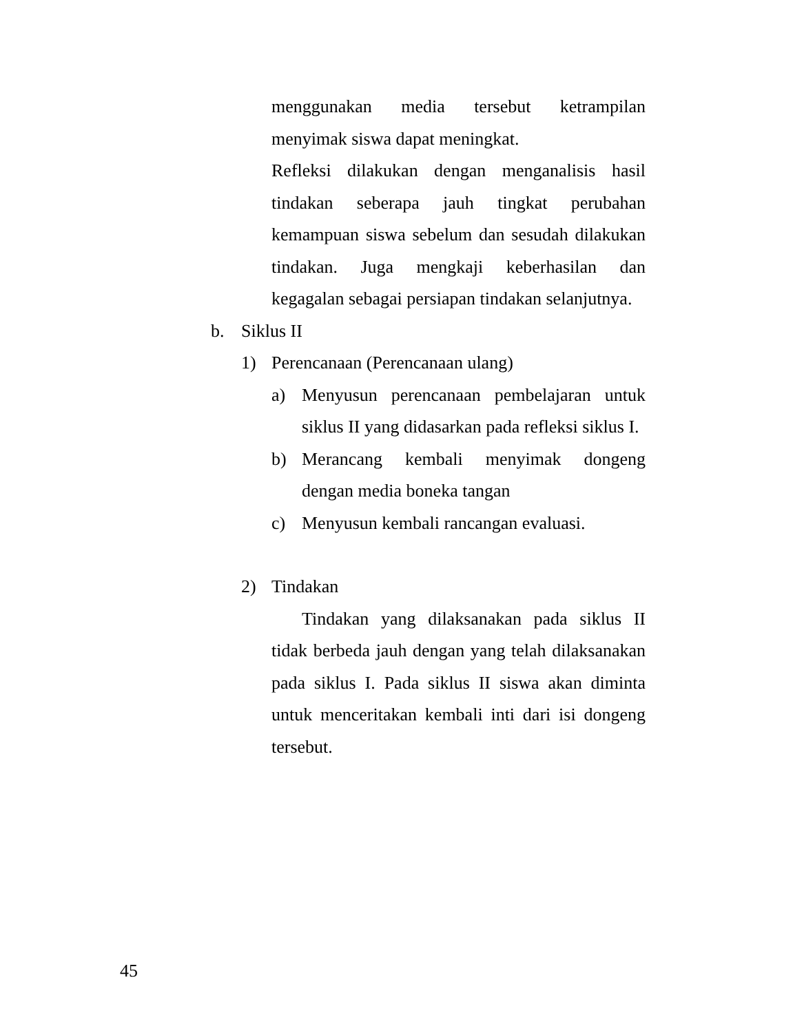menggunakan media tersebut ketrampilan menyimak siswa dapat meningkat.
Refleksi dilakukan dengan menganalisis hasil tindakan seberapa jauh tingkat perubahan kemampuan siswa sebelum dan sesudah dilakukan tindakan. Juga mengkaji keberhasilan dan kegagalan sebagai persiapan tindakan selanjutnya.
b. Siklus II
1) Perencanaan (Perencanaan ulang)
a) Menyusun perencanaan pembelajaran untuk siklus II yang didasarkan pada refleksi siklus I.
b) Merancang kembali menyimak dongeng dengan media boneka tangan
c) Menyusun kembali rancangan evaluasi.
2) Tindakan
Tindakan yang dilaksanakan pada siklus II tidak berbeda jauh dengan yang telah dilaksanakan pada siklus I. Pada siklus II siswa akan diminta untuk menceritakan kembali inti dari isi dongeng tersebut.
45